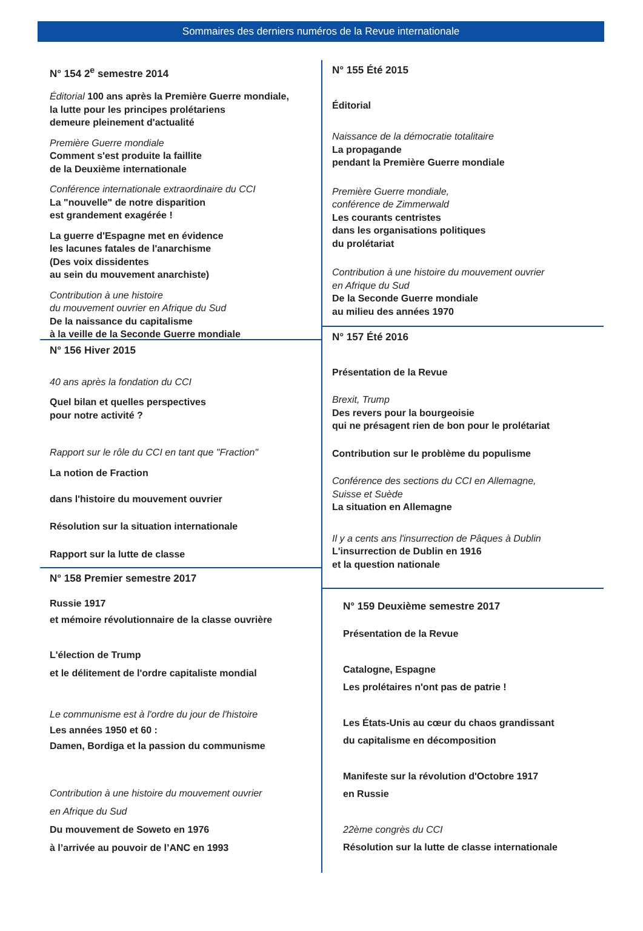Sommaires des derniers numéros de la Revue internationale
N° 154 2<sup>e</sup> semestre 2014
Éditorial 100 ans après la Première Guerre mondiale,
la lutte pour les principes prolétariens
demeure pleinement d'actualité
Première Guerre mondiale
Comment s'est produite la faillite
de la Deuxième internationale
Conférence internationale extraordinaire du CCI
La "nouvelle" de notre disparition
est grandement exagérée !
La guerre d'Espagne met en évidence
les lacunes fatales de l'anarchisme
(Des voix dissidentes
au sein du mouvement anarchiste)
Contribution à une histoire
du mouvement ouvrier en Afrique du Sud
De la naissance du capitalisme
à la veille de la Seconde Guerre mondiale
N° 156 Hiver 2015
40 ans après la fondation du CCI
Quel bilan et quelles perspectives
pour notre activité ?
Rapport sur le rôle du CCI en tant que "Fraction"
La notion de Fraction
dans l'histoire du mouvement ouvrier
Résolution sur la situation internationale
Rapport sur la lutte de classe
N° 158 Premier semestre 2017
Russie 1917
et mémoire révolutionnaire de la classe ouvrière
L'élection de Trump
et le délitement de l'ordre capitaliste mondial
Le communisme est à l'ordre du jour de l'histoire
Les années 1950 et 60 :
Damen, Bordiga et la passion du communisme
Contribution à une histoire du mouvement ouvrier
en Afrique du Sud
Du mouvement de Soweto en 1976
à l’arrivée au pouvoir de l’ANC en 1993
N° 155 Été 2015
Éditorial
Naissance de la démocratie totalitaire
La propagande
pendant la Première Guerre mondiale
Première Guerre mondiale,
conférence de Zimmerwald
Les courants centristes
dans les organisations politiques
du prolétariat
Contribution à une histoire du mouvement ouvrier
en Afrique du Sud
De la Seconde Guerre mondiale
au milieu des années 1970
N° 157 Été 2016
Présentation de la Revue
Brexit, Trump
Des revers pour la bourgeoisie
qui ne présagent rien de bon pour le prolétariat
Contribution sur le problème du populisme
Conférence des sections du CCI en Allemagne,
Suisse et Suède
La situation en Allemagne
Il y a cents ans l'insurrection de Pâques à Dublin
L'insurrection de Dublin en 1916
et la question nationale
N° 159 Deuxième semestre 2017
Présentation de la Revue
Catalogne, Espagne
Les prolétaires n'ont pas de patrie !
Les États-Unis au cœur du chaos grandissant
du capitalisme en décomposition
Manifeste sur la révolution d'Octobre 1917
en Russie
22ème congrès du CCI
Résolution sur la lutte de classe internationale